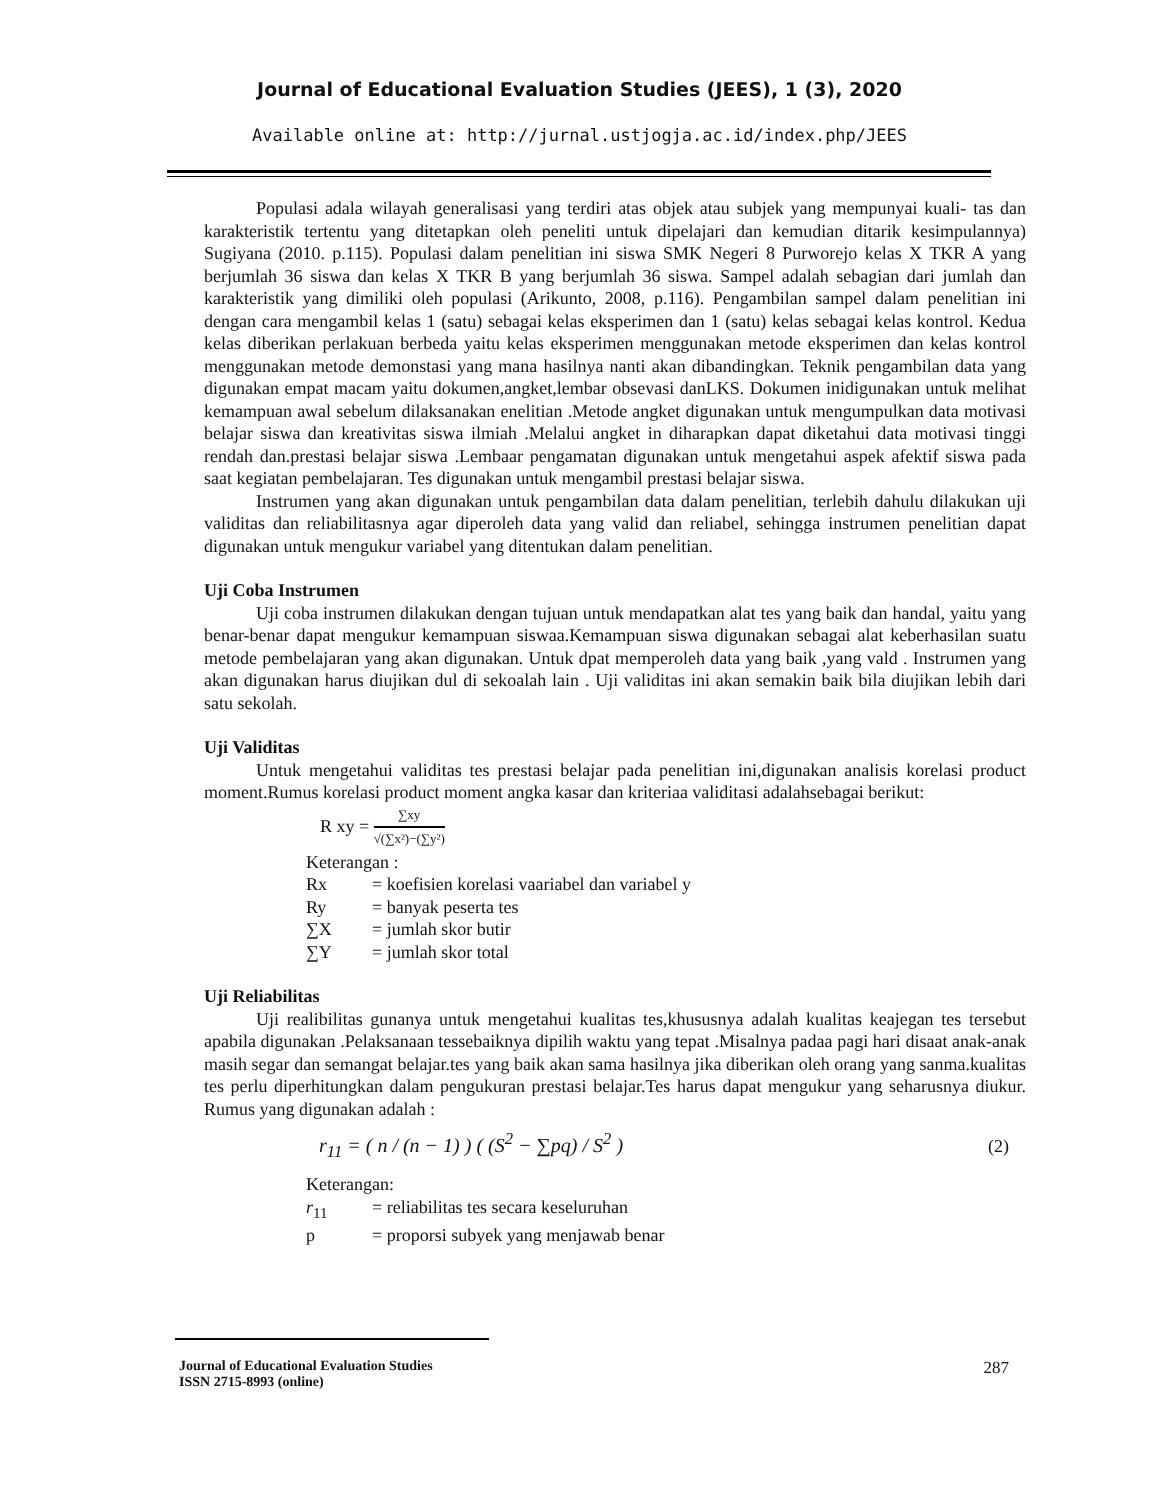Journal of Educational Evaluation Studies (JEES), 1 (3), 2020
Available online at: http://jurnal.ustjogja.ac.id/index.php/JEES
Populasi adala wilayah generalisasi yang terdiri atas objek atau subjek yang mempunyai kuali- tas dan karakteristik tertentu yang ditetapkan oleh peneliti untuk dipelajari dan kemudian ditarik kesimpulannya) Sugiyana (2010. p.115). Populasi dalam penelitian ini siswa SMK Negeri 8 Purworejo kelas X TKR A yang berjumlah 36 siswa dan kelas X TKR B yang berjumlah 36 siswa. Sampel adalah sebagian dari jumlah dan karakteristik yang dimiliki oleh populasi (Arikunto, 2008, p.116). Pengambilan sampel dalam penelitian ini dengan cara mengambil kelas 1 (satu) sebagai kelas eksperimen dan 1 (satu) kelas sebagai kelas kontrol. Kedua kelas diberikan perlakuan berbeda yaitu kelas eksperimen menggunakan metode eksperimen dan kelas kontrol menggunakan metode demonstasi yang mana hasilnya nanti akan dibandingkan. Teknik pengambilan data yang digunakan empat macam yaitu dokumen,angket,lembar obsevasi danLKS. Dokumen inidigunakan untuk melihat kemampuan awal sebelum dilaksanakan enelitian .Metode angket digunakan untuk mengumpulkan data motivasi belajar siswa dan kreativitas siswa ilmiah .Melalui angket in diharapkan dapat diketahui data motivasi tinggi rendah dan.prestasi belajar siswa .Lembaar pengamatan digunakan untuk mengetahui aspek afektif siswa pada saat kegiatan pembelajaran. Tes digunakan untuk mengambil prestasi belajar siswa.
Instrumen yang akan digunakan untuk pengambilan data dalam penelitian, terlebih dahulu dilakukan uji validitas dan reliabilitasnya agar diperoleh data yang valid dan reliabel, sehingga instrumen penelitian dapat digunakan untuk mengukur variabel yang ditentukan dalam penelitian.
Uji Coba Instrumen
Uji coba instrumen dilakukan dengan tujuan untuk mendapatkan alat tes yang baik dan handal, yaitu yang benar-benar dapat mengukur kemampuan siswaa.Kemampuan siswa digunakan sebagai alat keberhasilan suatu metode pembelajaran yang akan digunakan. Untuk dpat memperoleh data yang baik ,yang vald . Instrumen yang akan digunakan harus diujikan dul di sekoalah lain . Uji validitas ini akan semakin baik bila diujikan lebih dari satu sekolah.
Uji Validitas
Untuk mengetahui validitas tes prestasi belajar pada penelitian ini,digunakan analisis korelasi product moment.Rumus korelasi product moment angka kasar dan kriteriaa validitasi adalahsebagai berikut:
R xy = ∑xy √(∑x²)−(∑y²)
Keterangan :
Rx = koefisien korelasi vaariabel dan variabel y
Ry = banyak peserta tes
∑X = jumlah skor butir
∑Y = jumlah skor total
Uji Reliabilitas
Uji realibilitas gunanya untuk mengetahui kualitas tes,khususnya adalah kualitas keajegan tes tersebut apabila digunakan .Pelaksanaan tessebaiknya dipilih waktu yang tepat .Misalnya padaa pagi hari disaat anak-anak masih segar dan semangat belajar.tes yang baik akan sama hasilnya jika diberikan oleh orang yang sanma.kualitas tes perlu diperhitungkan dalam pengukuran prestasi belajar.Tes harus dapat mengukur yang seharusnya diukur. Rumus yang digunakan adalah :
r<sub>11</sub> = ( n / (n − 1) ) ( (S<sup>2</sup> − ∑pq) / S<sup>2</sup> ) (2)
Keterangan:
r<sub>11</sub> = reliabilitas tes secara keseluruhan
p = proporsi subyek yang menjawab benar
Journal of Educational Evaluation Studies
ISSN 2715-8993 (online)
287